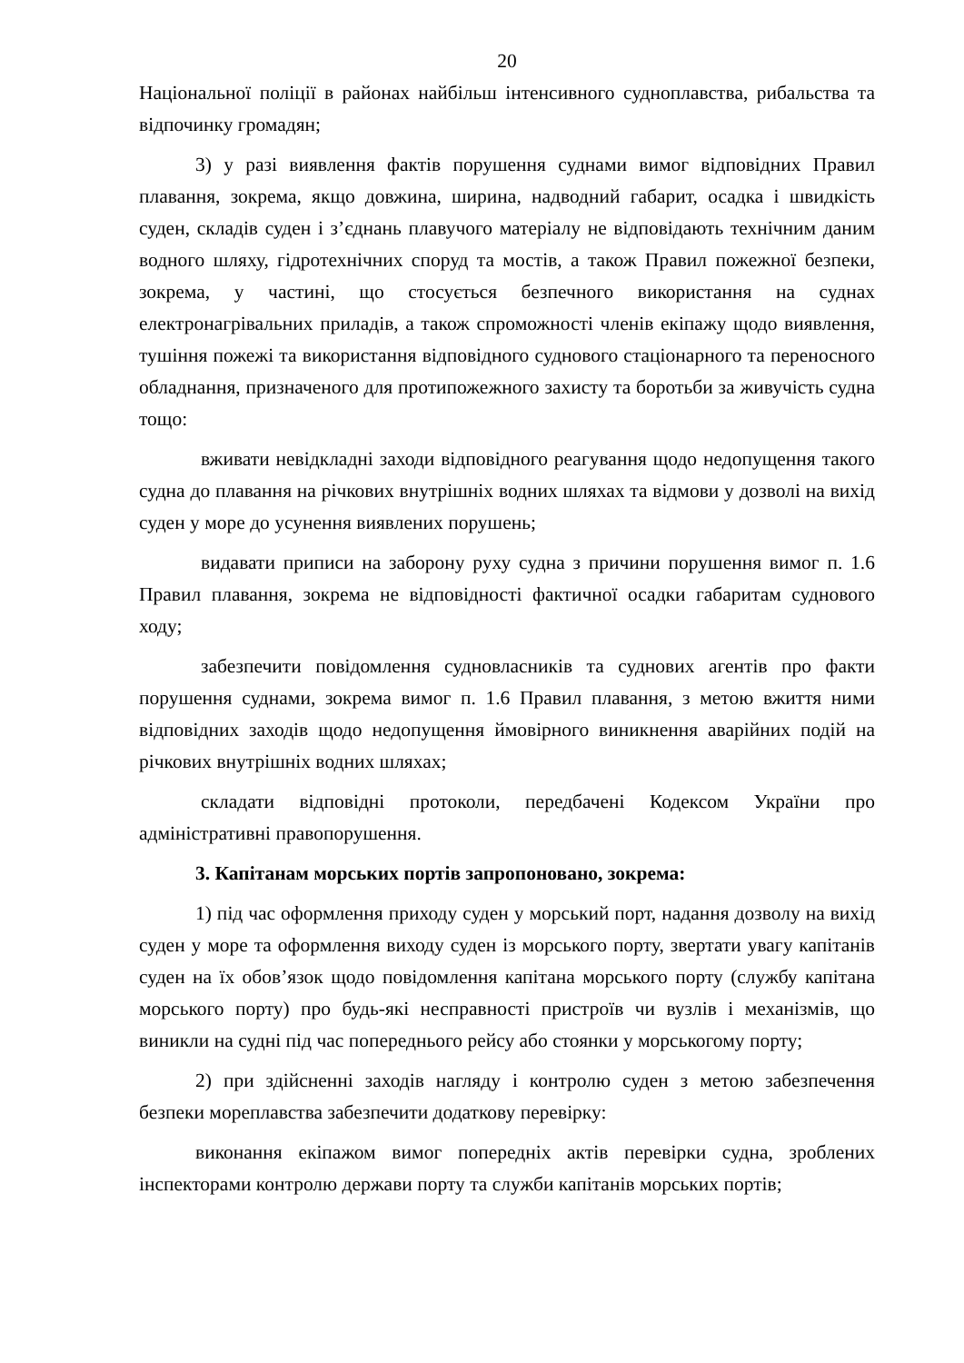20
Національної поліції в районах найбільш інтенсивного судноплавства, рибальства та відпочинку громадян;
3) у разі виявлення фактів порушення суднами вимог відповідних Правил плавання, зокрема, якщо довжина, ширина, надводний габарит, осадка і швидкість суден, складів суден і з’єднань плавучого матеріалу не відповідають технічним даним водного шляху, гідротехнічних споруд та мостів, а також Правил пожежної безпеки, зокрема, у частині, що стосується безпечного використання на суднах електронагрівальних приладів, а також спроможності членів екіпажу щодо виявлення, тушіння пожежі та використання відповідного суднового стаціонарного та переносного обладнання, призначеного для протипожежного захисту та боротьби за живучість судна тощо:
вживати невідкладні заходи відповідного реагування щодо недопущення такого судна до плавання на річкових внутрішніх водних шляхах та відмови у дозволі на вихід суден у море до усунення виявлених порушень;
видавати приписи на заборону руху судна з причини порушення вимог п. 1.6 Правил плавання, зокрема не відповідності фактичної осадки габаритам суднового ходу;
забезпечити повідомлення судновласників та суднових агентів про факти порушення суднами, зокрема вимог п. 1.6 Правил плавання, з метою вжиття ними відповідних заходів щодо недопущення ймовірного виникнення аварійних подій на річкових внутрішніх водних шляхах;
складати відповідні протоколи, передбачені Кодексом України про адміністративні правопорушення.
3. Капітанам морських портів запропоновано, зокрема:
1) під час оформлення приходу суден у морський порт, надання дозволу на вихід суден у море та оформлення виходу суден із морського порту, звертати увагу капітанів суден на їх обов’язок щодо повідомлення капітана морського порту (службу капітана морського порту) про будь-які несправності пристроїв чи вузлів і механізмів, що виникли на судні під час попереднього рейсу або стоянки у морськогому порту;
2) при здійсненні заходів нагляду і контролю суден з метою забезпечення безпеки мореплавства забезпечити додаткову перевірку:
виконання екіпажом вимог попередніх актів перевірки судна, зроблених інспекторами контролю держави порту та служби капітанів морських портів;